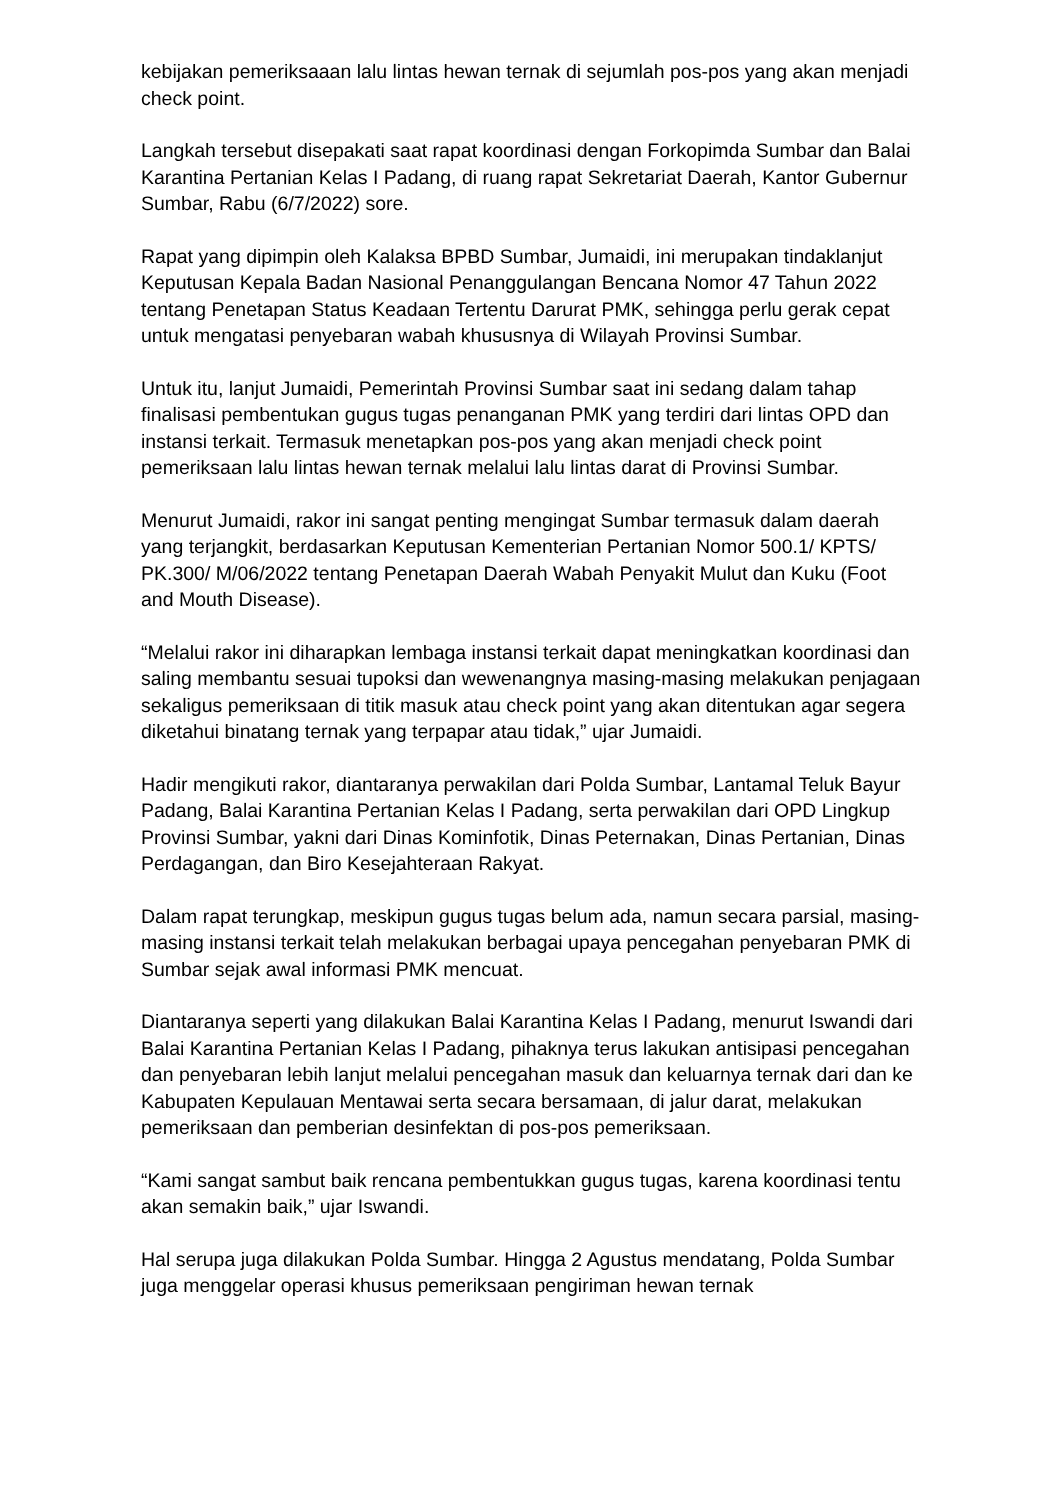kebijakan pemeriksaaan lalu lintas hewan ternak di sejumlah pos-pos yang akan menjadi check point.
Langkah tersebut disepakati saat rapat koordinasi dengan Forkopimda Sumbar dan Balai Karantina Pertanian Kelas I Padang, di ruang rapat Sekretariat Daerah, Kantor Gubernur Sumbar, Rabu (6/7/2022) sore.
Rapat yang dipimpin oleh Kalaksa BPBD Sumbar, Jumaidi, ini merupakan tindaklanjut Keputusan Kepala Badan Nasional Penanggulangan Bencana Nomor 47 Tahun 2022 tentang Penetapan Status Keadaan Tertentu Darurat PMK, sehingga perlu gerak cepat untuk mengatasi penyebaran wabah khususnya di Wilayah Provinsi Sumbar.
Untuk itu, lanjut Jumaidi, Pemerintah Provinsi Sumbar saat ini sedang dalam tahap finalisasi pembentukan gugus tugas penanganan PMK yang terdiri dari lintas OPD dan instansi terkait. Termasuk menetapkan pos-pos yang akan menjadi check point pemeriksaan lalu lintas hewan ternak melalui lalu lintas darat di Provinsi Sumbar.
Menurut Jumaidi, rakor ini sangat penting mengingat Sumbar termasuk dalam daerah yang terjangkit, berdasarkan Keputusan Kementerian Pertanian Nomor 500.1/ KPTS/ PK.300/ M/06/2022 tentang Penetapan Daerah Wabah Penyakit Mulut dan Kuku (Foot and Mouth Disease).
“Melalui rakor ini diharapkan lembaga instansi terkait dapat meningkatkan koordinasi dan saling membantu sesuai tupoksi dan wewenangnya masing-masing melakukan penjagaan sekaligus pemeriksaan di titik masuk atau check point yang akan ditentukan agar segera diketahui binatang ternak yang terpapar atau tidak,” ujar Jumaidi.
Hadir mengikuti rakor, diantaranya perwakilan dari Polda Sumbar, Lantamal Teluk Bayur Padang, Balai Karantina Pertanian Kelas I Padang, serta perwakilan dari OPD Lingkup Provinsi Sumbar, yakni dari Dinas Kominfotik, Dinas Peternakan, Dinas Pertanian, Dinas Perdagangan, dan Biro Kesejahteraan Rakyat.
Dalam rapat terungkap, meskipun gugus tugas belum ada, namun secara parsial, masing-masing instansi terkait telah melakukan berbagai upaya pencegahan penyebaran PMK di Sumbar sejak awal informasi PMK mencuat.
Diantaranya seperti yang dilakukan Balai Karantina Kelas I Padang, menurut Iswandi dari Balai Karantina Pertanian Kelas I Padang, pihaknya terus lakukan antisipasi pencegahan dan penyebaran lebih lanjut melalui pencegahan masuk dan keluarnya ternak dari dan ke Kabupaten Kepulauan Mentawai serta secara bersamaan, di jalur darat, melakukan pemeriksaan dan pemberian desinfektan di pos-pos pemeriksaan.
“Kami sangat sambut baik rencana pembentukkan gugus tugas, karena koordinasi tentu akan semakin baik,” ujar Iswandi.
Hal serupa juga dilakukan Polda Sumbar. Hingga 2 Agustus mendatang, Polda Sumbar juga menggelar operasi khusus pemeriksaan pengiriman hewan ternak